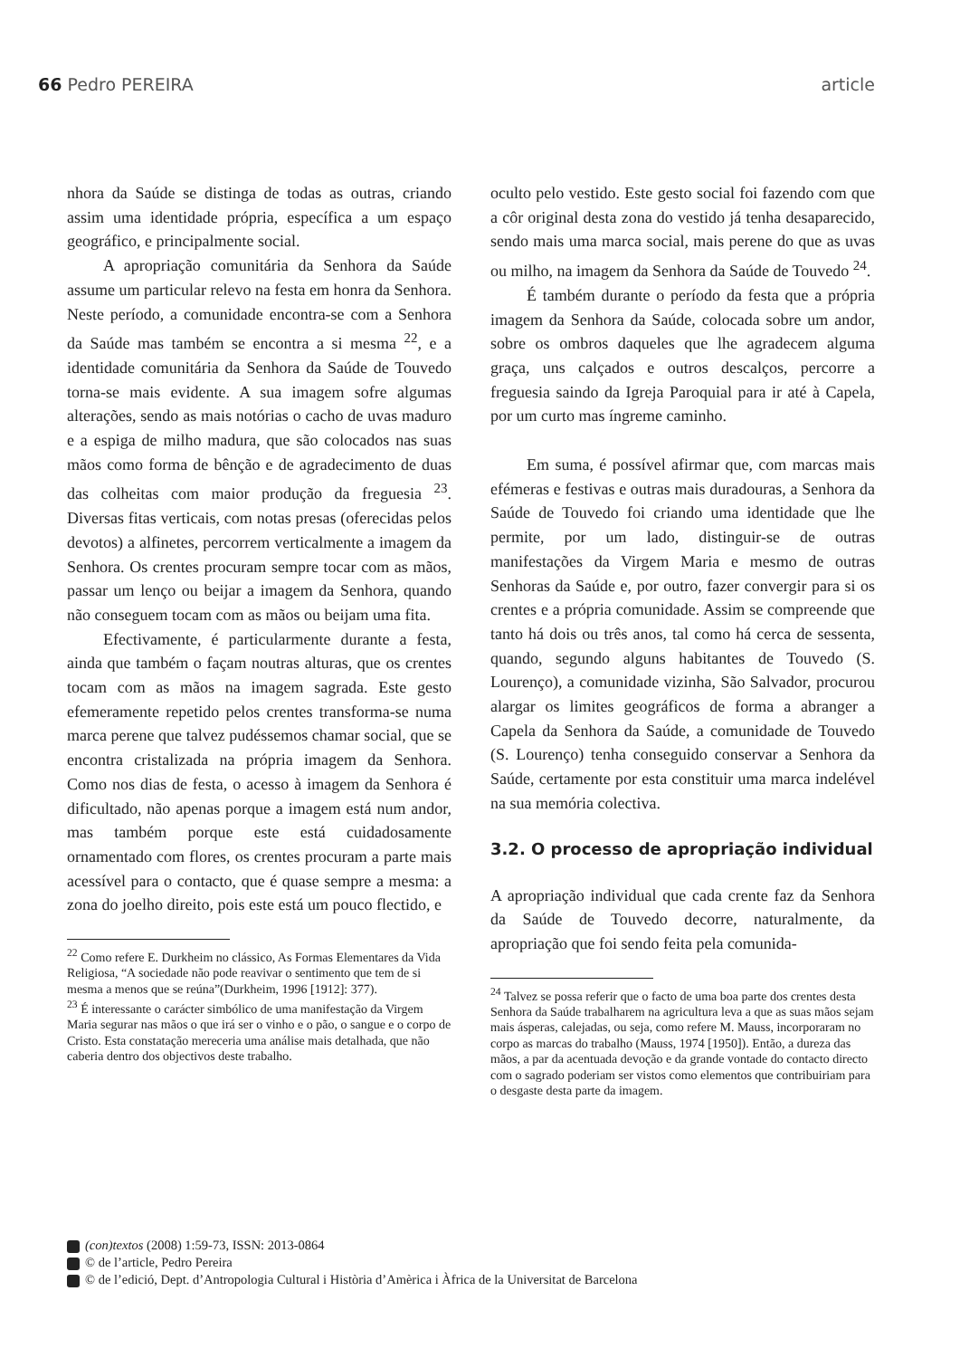66 Pedro PEREIRA article
nhora da Saúde se distinga de todas as outras, criando assim uma identidade própria, específica a um espaço geográfico, e principalmente social.
A apropriação comunitária da Senhora da Saúde assume um particular relevo na festa em honra da Senhora. Neste período, a comunidade encontra-se com a Senhora da Saúde mas também se encontra a si mesma <sup>22</sup>, e a identidade comunitária da Senhora da Saúde de Touvedo torna-se mais evidente. A sua imagem sofre algumas alterações, sendo as mais notórias o cacho de uvas maduro e a espiga de milho madura, que são colocados nas suas mãos como forma de bênção e de agradecimento de duas das colheitas com maior produção da freguesia <sup>23</sup>. Diversas fitas verticais, com notas presas (oferecidas pelos devotos) a alfinetes, percorrem verticalmente a imagem da Senhora. Os crentes procuram sempre tocar com as mãos, passar um lenço ou beijar a imagem da Senhora, quando não conseguem tocam com as mãos ou beijam uma fita.
Efectivamente, é particularmente durante a festa, ainda que também o façam noutras alturas, que os crentes tocam com as mãos na imagem sagrada. Este gesto efemeramente repetido pelos crentes transforma-se numa marca perene que talvez pudéssemos chamar social, que se encontra cristalizada na própria imagem da Senhora. Como nos dias de festa, o acesso à imagem da Senhora é dificultado, não apenas porque a imagem está num andor, mas também porque este está cuidadosamente ornamentado com flores, os crentes procuram a parte mais acessível para o contacto, que é quase sempre a mesma: a zona do joelho direito, pois este está um pouco flectido, e
<sup>22</sup> Como refere E. Durkheim no clássico, As Formas Elementares da Vida Religiosa, “A sociedade não pode reavivar o sentimento que tem de si mesma a menos que se reúna”(Durkheim, 1996 [1912]: 377).
<sup>23</sup> É interessante o carácter simbólico de uma manifestação da Virgem Maria segurar nas mãos o que irá ser o vinho e o pão, o sangue e o corpo de Cristo. Esta constatação mereceria uma análise mais detalhada, que não caberia dentro dos objectivos deste trabalho.
oculto pelo vestido. Este gesto social foi fazendo com que a côr original desta zona do vestido já tenha desaparecido, sendo mais uma marca social, mais perene do que as uvas ou milho, na imagem da Senhora da Saúde de Touvedo <sup>24</sup>.
É também durante o período da festa que a própria imagem da Senhora da Saúde, colocada sobre um andor, sobre os ombros daqueles que lhe agradecem alguma graça, uns calçados e outros descalços, percorre a freguesia saindo da Igreja Paroquial para ir até à Capela, por um curto mas íngreme caminho.
Em suma, é possível afirmar que, com marcas mais efémeras e festivas e outras mais duradouras, a Senhora da Saúde de Touvedo foi criando uma identidade que lhe permite, por um lado, distinguir-se de outras manifestações da Virgem Maria e mesmo de outras Senhoras da Saúde e, por outro, fazer convergir para si os crentes e a própria comunidade. Assim se compreende que tanto há dois ou três anos, tal como há cerca de sessenta, quando, segundo alguns habitantes de Touvedo (S. Lourenço), a comunidade vizinha, São Salvador, procurou alargar os limites geográficos de forma a abranger a Capela da Senhora da Saúde, a comunidade de Touvedo (S. Lourenço) tenha conseguido conservar a Senhora da Saúde, certamente por esta constituir uma marca indelével na sua memória colectiva.
3.2. O processo de apropriação individual
A apropriação individual que cada crente faz da Senhora da Saúde de Touvedo decorre, naturalmente, da apropriação que foi sendo feita pela comunida-
<sup>24</sup> Talvez se possa referir que o facto de uma boa parte dos crentes desta Senhora da Saúde trabalharem na agricultura leva a que as suas mãos sejam mais ásperas, calejadas, ou seja, como refere M. Mauss, incorporaram no corpo as marcas do trabalho (Mauss, 1974 [1950]). Então, a dureza das mãos, a par da acentuada devoção e da grande vontade do contacto directo com o sagrado poderiam ser vistos como elementos que contribuiriam para o desgaste desta parte da imagem.
(con)textos (2008) 1:59-73, ISSN: 2013-0864
© de l’article, Pedro Pereira
© de l’edició, Dept. d’Antropologia Cultural i Història d’Amèrica i Àfrica de la Universitat de Barcelona